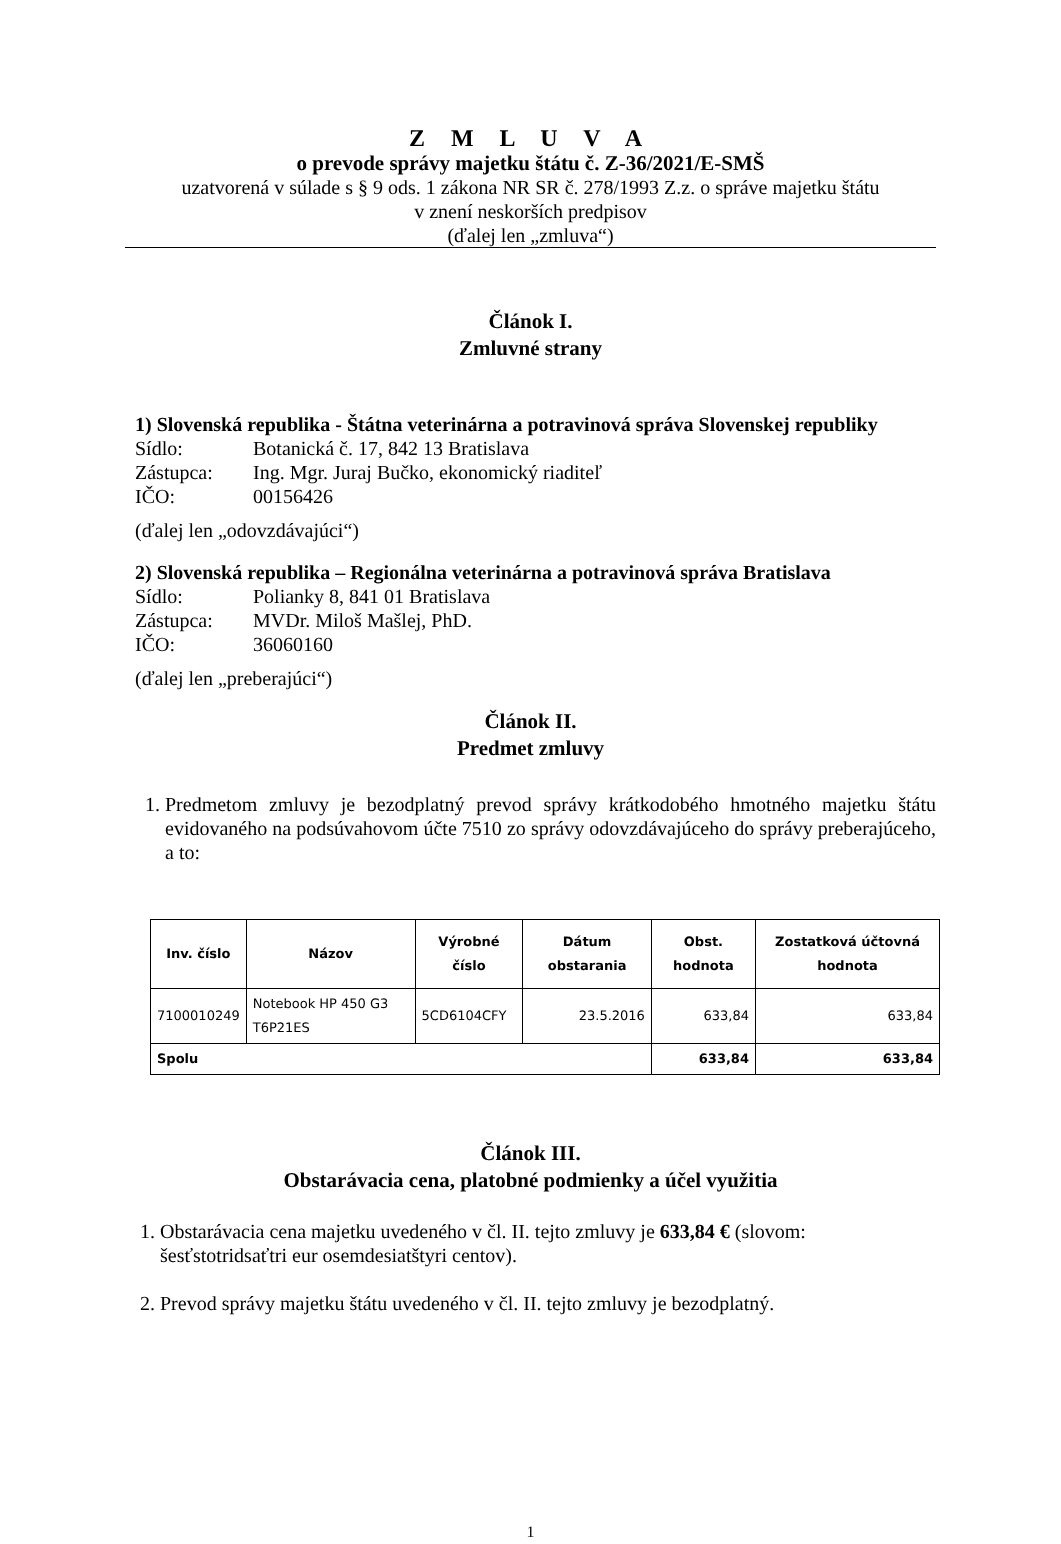Z M L U V A
o prevode správy majetku štátu č. Z-36/2021/E-SMŠ
uzatvorená v súlade s § 9 ods. 1 zákona NR SR č. 278/1993 Z.z. o správe majetku štátu
v znení neskorších predpisov
(ďalej len „zmluva“)
Článok I.
Zmluvné strany
1) Slovenská republika - Štátna veterinárna a potravinová správa Slovenskej republiky
Sídlo: Botanická č. 17, 842 13 Bratislava
Zástupca: Ing. Mgr. Juraj Bučko, ekonomický riaditeľ
IČO: 00156426
(ďalej len „odovzdávajúci“)
2) Slovenská republika – Regionálna veterinárna a potravinová správa Bratislava
Sídlo: Polianky 8, 841 01 Bratislava
Zástupca: MVDr. Miloš Mašlej, PhD.
IČO: 36060160
(ďalej len „preberajúci“)
Článok II.
Predmet zmluvy
1. Predmetom zmluvy je bezodplatný prevod správy krátkodobého hmotného majetku štátu evidovaného na podsúvahovom účte 7510 zo správy odovzdávajúceho do správy preberajúceho, a to:
| Inv. číslo | Názov | Výrobné číslo | Dátum obstarania | Obst. hodnota | Zostatková účtovná hodnota |
| --- | --- | --- | --- | --- | --- |
| 7100010249 | Notebook HP 450 G3 T6P21ES | 5CD6104CFY | 23.5.2016 | 633,84 | 633,84 |
| Spolu | | | | 633,84 | 633,84 |
Článok III.
Obstarávacia cena, platobné podmienky a účel využitia
1. Obstarávacia cena majetku uvedeného v čl. II. tejto zmluvy je 633,84 € (slovom:
šesťstotridsaťtri eur osemdesiatštyri centov).
2. Prevod správy majetku štátu uvedeného v čl. II. tejto zmluvy je bezodplatný.
1